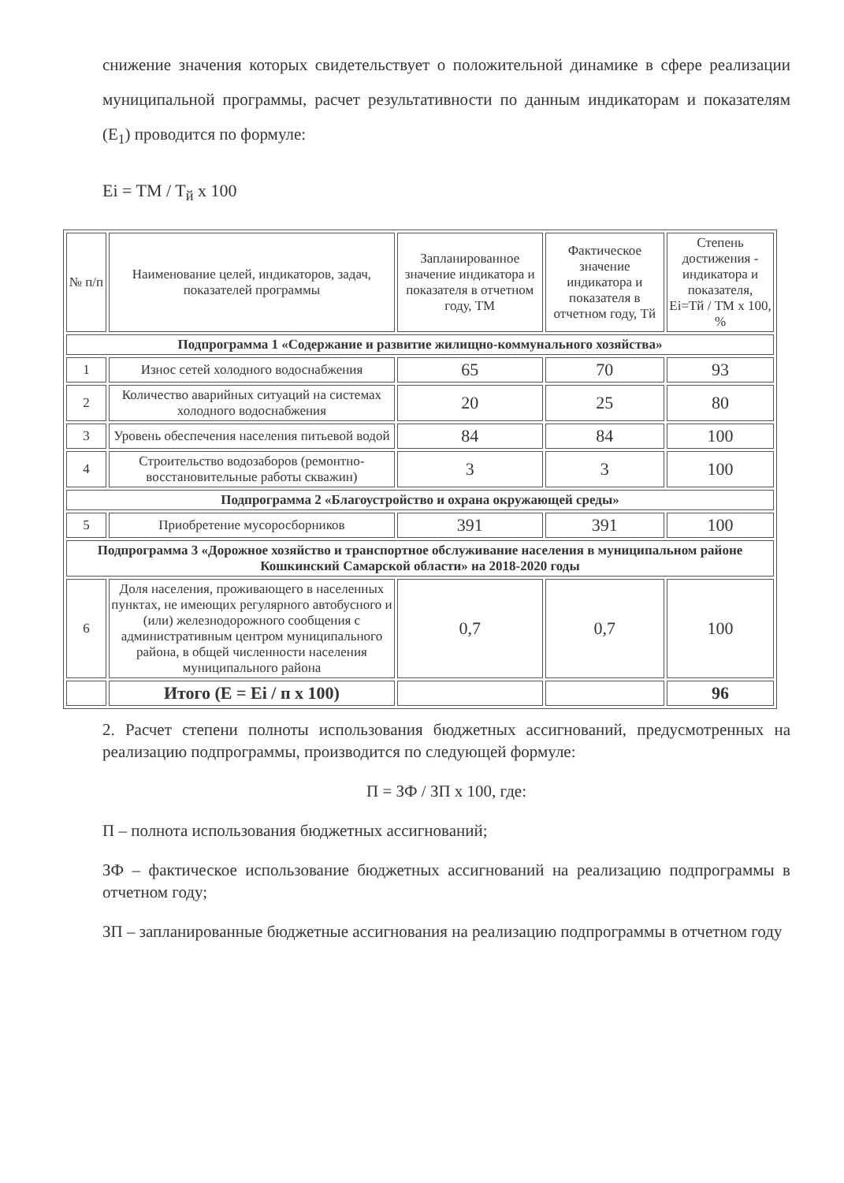снижение значения которых свидетельствует о положительной динамике в сфере реализации муниципальной программы, расчет результативности по данным индикаторам и показателям (E<sub>1</sub>) проводится по формуле:
Ei = TM / T<sub>й</sub> x 100
| № п/п | Наименование целей, индикаторов, задач, показателей программы | Запланированное значение индикатора и показателя в отчетном году, ТМ | Фактическое значение индикатора и показателя в отчетном году, Тй | Степень достижения - индикатора и показателя, Ei=Тй / ТМ x 100, % |
| --- | --- | --- | --- | --- |
| Подпрограмма 1 «Содержание и развитие жилищно-коммунального хозяйства» | | | | |
| 1 | Износ сетей холодного водоснабжения | 65 | 70 | 93 |
| 2 | Количество аварийных ситуаций на системах холодного водоснабжения | 20 | 25 | 80 |
| 3 | Уровень обеспечения населения питьевой водой | 84 | 84 | 100 |
| 4 | Строительство водозаборов (ремонтно-восстановительные работы скважин) | 3 | 3 | 100 |
| Подпрограмма 2 «Благоустройство и охрана окружающей среды» | | | | |
| 5 | Приобретение мусоросборников | 391 | 391 | 100 |
| Подпрограмма 3 «Дорожное хозяйство и транспортное обслуживание населения в муниципальном районе Кошкинский Самарской области» на 2018-2020 годы | | | | |
| 6 | Доля населения, проживающего в населенных пунктах, не имеющих регулярного автобусного и (или) железнодорожного сообщения с административным центром муниципального района, в общей численности населения муниципального района | 0,7 | 0,7 | 100 |
| | Итого (E = Ei / п x 100) | | | 96 |
2. Расчет степени полноты использования бюджетных ассигнований, предусмотренных на реализацию подпрограммы, производится по следующей формуле:
П = ЗФ / ЗП x 100, где:
П – полнота использования бюджетных ассигнований;
ЗФ – фактическое использование бюджетных ассигнований на реализацию подпрограммы в отчетном году;
ЗП – запланированные бюджетные ассигнования на реализацию подпрограммы в отчетном году